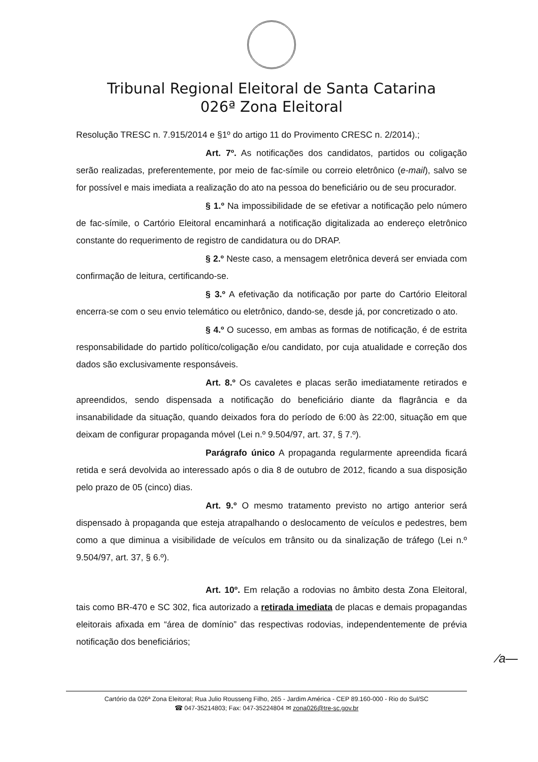Tribunal Regional Eleitoral de Santa Catarina
026ª Zona Eleitoral
Resolução TRESC n. 7.915/2014 e §1º do artigo 11 do Provimento CRESC n. 2/2014).;
Art. 7º. As notificações dos candidatos, partidos ou coligação serão realizadas, preferentemente, por meio de fac-símile ou correio eletrônico (e-mail), salvo se for possível e mais imediata a realização do ato na pessoa do beneficiário ou de seu procurador.
§ 1.º Na impossibilidade de se efetivar a notificação pelo número de fac-símile, o Cartório Eleitoral encaminhará a notificação digitalizada ao endereço eletrônico constante do requerimento de registro de candidatura ou do DRAP.
§ 2.º Neste caso, a mensagem eletrônica deverá ser enviada com confirmação de leitura, certificando-se.
§ 3.º A efetivação da notificação por parte do Cartório Eleitoral encerra-se com o seu envio telemático ou eletrônico, dando-se, desde já, por concretizado o ato.
§ 4.º O sucesso, em ambas as formas de notificação, é de estrita responsabilidade do partido político/coligação e/ou candidato, por cuja atualidade e correção dos dados são exclusivamente responsáveis.
Art. 8.º Os cavaletes e placas serão imediatamente retirados e apreendidos, sendo dispensada a notificação do beneficiário diante da flagrância e da insanabilidade da situação, quando deixados fora do período de 6:00 às 22:00, situação em que deixam de configurar propaganda móvel (Lei n.º 9.504/97, art. 37, § 7.º).
Parágrafo único A propaganda regularmente apreendida ficará retida e será devolvida ao interessado após o dia 8 de outubro de 2012, ficando a sua disposição pelo prazo de 05 (cinco) dias.
Art. 9.º O mesmo tratamento previsto no artigo anterior será dispensado à propaganda que esteja atrapalhando o deslocamento de veículos e pedestres, bem como a que diminua a visibilidade de veículos em trânsito ou da sinalização de tráfego (Lei n.º 9.504/97, art. 37, § 6.º).
Art. 10º. Em relação a rodovias no âmbito desta Zona Eleitoral, tais como BR-470 e SC 302, fica autorizado a retirada imediata de placas e demais propagandas eleitorais afixada em “área de domínio” das respectivas rodovias, independentemente de prévia notificação dos beneficiários;
⁄a—
Cartório da 026ª Zona Eleitoral; Rua Julio Rousseng Filho, 265 - Jardim América - CEP 89.160-000 - Rio do Sul/SC
☎ 047-35214803; Fax: 047-35224804 ✉ zona026@tre-sc.gov.br